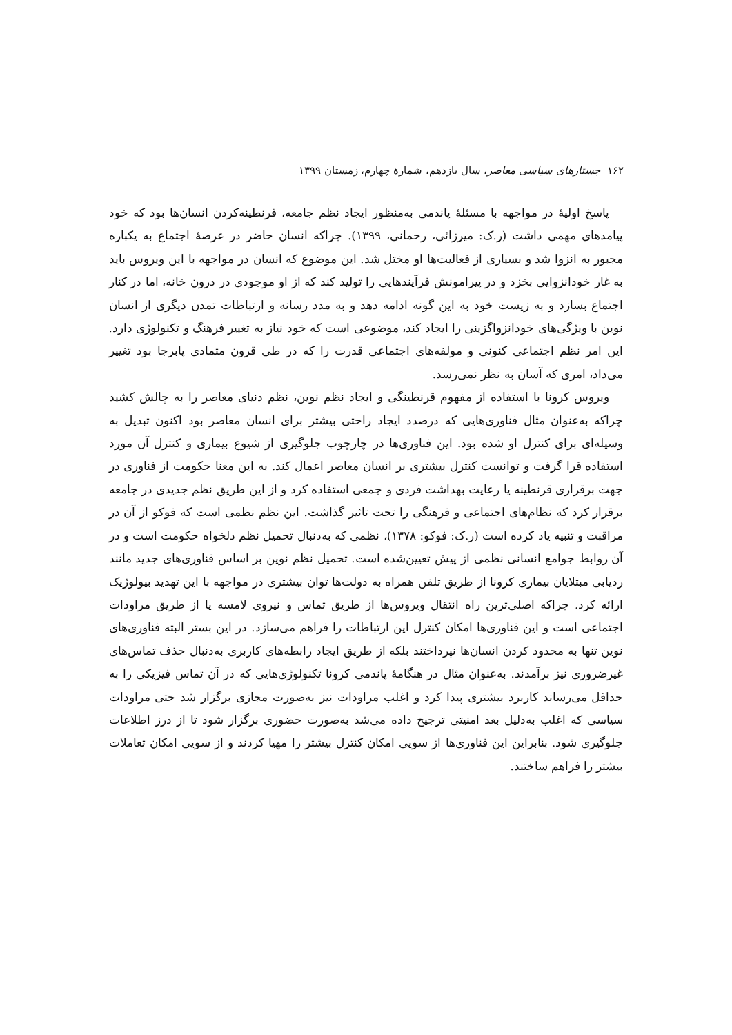۱۶۲ جستارهای سیاسی معاصر، سال یازدهم، شمارهٔ چهارم، زمستان ۱۳۹۹
پاسخ اولیهٔ در مواجهه با مسئلهٔ پاندمی به‌منظور ایجاد نظم جامعه، قرنطینه‌کردن انسان‌ها بود که خود پیامدهای مهمی داشت (ر.ک: میرزائی، رحمانی، ۱۳۹۹). چراکه انسان حاضر در عرصهٔ اجتماع به یکباره مجبور به انزوا شد و بسیاری از فعالیت‌ها او مختل شد. این موضوع که انسان در مواجهه با این ویروس باید به غار خودانزوایی بخزد و در پیرامونش فرآیندهایی را تولید کند که از او موجودی در درون خانه، اما در کنار اجتماع بسازد و به زیست خود به این گونه ادامه دهد و به مدد رسانه و ارتباطات تمدن دیگری از انسان نوین با ویژگی‌های خودانزواگزینی را ایجاد کند، موضوعی است که خود نیاز به تغییر فرهنگ و تکنولوژی دارد. این امر نظم اجتماعی کنونی و مولفه‌های اجتماعی قدرت را که در طی قرون متمادی پابرجا بود تغییر می‌داد، امری که آسان به نظر نمی‌رسد.
ویروس کرونا با استفاده از مفهوم قرنطینگی و ایجاد نظم نوین، نظم دنیای معاصر را به چالش کشید چراکه به‌عنوان مثال فناوری‌هایی که درصدد ایجاد راحتی بیشتر برای انسان معاصر بود اکنون تبدیل به وسیله‌ای برای کنترل او شده بود. این فناوری‌ها در چارچوب جلوگیری از شیوع بیماری و کنترل آن مورد استفاده قرا گرفت و توانست کنترل بیشتری بر انسان معاصر اعمال کند. به این معنا حکومت از فناوری در جهت برقراری قرنطینه یا رعایت بهداشت فردی و جمعی استفاده کرد و از این طریق نظم جدیدی در جامعه برقرار کرد که نظام‌های اجتماعی و فرهنگی را تحت تاثیر گذاشت. این نظم نظمی است که فوکو از آن در مراقبت و تنبیه یاد کرده است (ر.ک: فوکو: ۱۳۷۸)، نظمی که به‌دنبال تحمیل نظم دلخواه حکومت است و در آن روابط جوامع انسانی نظمی از پیش تعیین‌شده است. تحمیل نظم نوین بر اساس فناوری‌های جدید مانند ردیابی مبتلایان بیماری کرونا از طریق تلفن همراه به دولت‌ها توان بیشتری در مواجهه با این تهدید بیولوژیک ارائه کرد. چراکه اصلی‌ترین راه انتقال ویروس‌ها از طریق تماس و نیروی لامسه یا از طریق مراودات اجتماعی است و این فناوری‌ها امکان کنترل این ارتباطات را فراهم می‌سازد. در این بستر البته فناوری‌های نوین تنها به محدود کردن انسان‌ها نپرداختند بلکه از طریق ایجاد رابطه‌های کاربری به‌دنبال حذف تماس‌های غیرضروری نیز برآمدند. به‌عنوان مثال در هنگامهٔ پاندمی کرونا تکنولوژی‌هایی که در آن تماس فیزیکی را به حداقل می‌رساند کاربرد بیشتری پیدا کرد و اغلب مراودات نیز به‌صورت مجازی برگزار شد حتی مراودات سیاسی که اغلب به‌دلیل بعد امنیتی ترجیح داده می‌شد به‌صورت حضوری برگزار شود تا از درز اطلاعات جلوگیری شود. بنابراین این فناوری‌ها از سویی امکان کنترل بیشتر را مهیا کردند و از سویی امکان تعاملات بیشتر را فراهم ساختند.